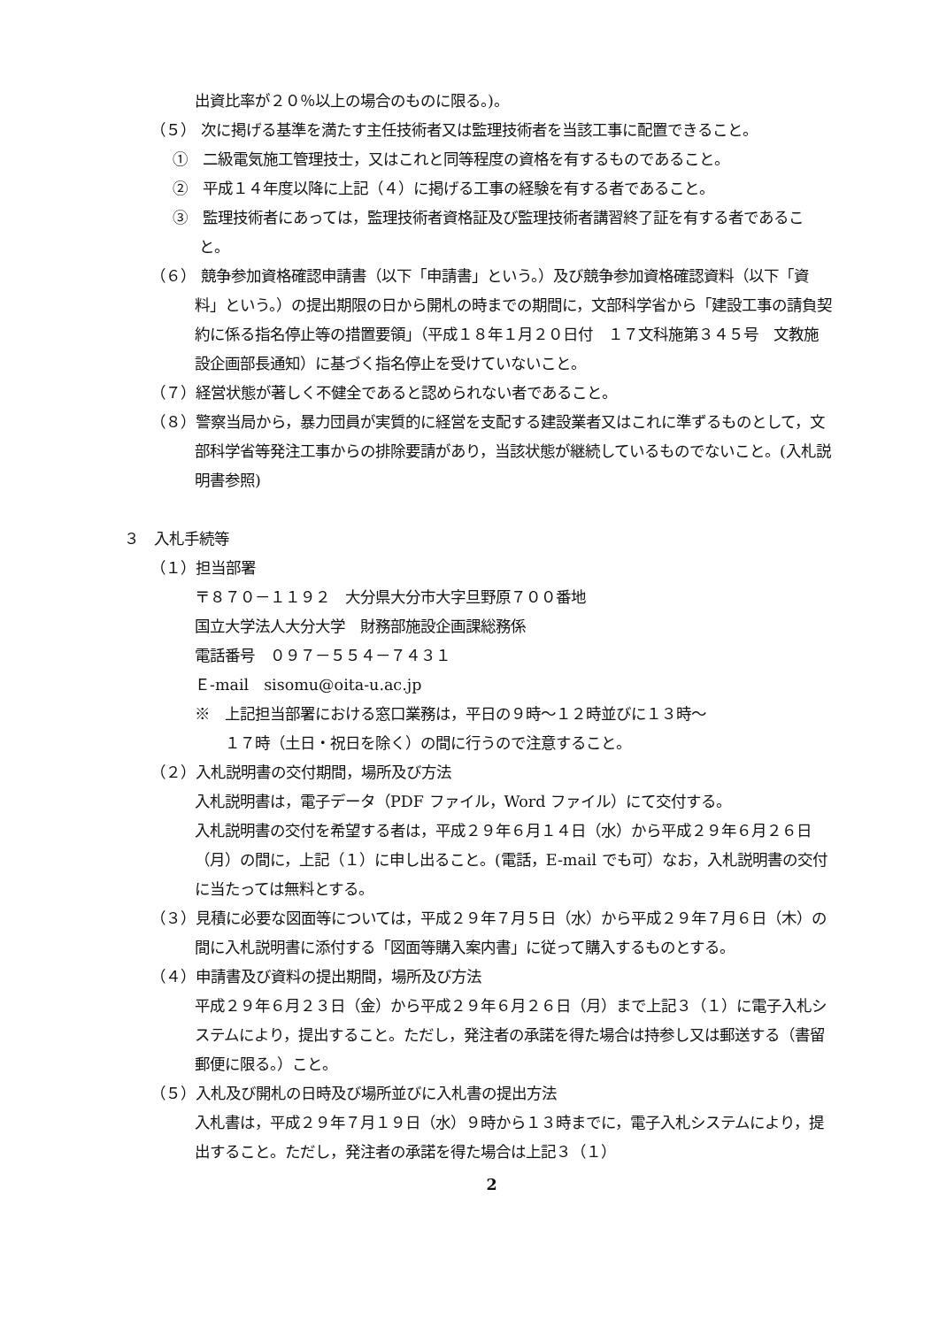出資比率が２０％以上の場合のものに限る。)。
（５） 次に掲げる基準を満たす主任技術者又は監理技術者を当該工事に配置できること。
①　二級電気施工管理技士，又はこれと同等程度の資格を有するものであること。
②　平成１４年度以降に上記（４）に掲げる工事の経験を有する者であること。
③　監理技術者にあっては，監理技術者資格証及び監理技術者講習終了証を有する者であること。
（６） 競争参加資格確認申請書（以下「申請書」という。）及び競争参加資格確認資料（以下「資料」という。）の提出期限の日から開札の時までの期間に，文部科学省から「建設工事の請負契約に係る指名停止等の措置要領」（平成１８年１月２０日付　１７文科施第３４５号　文教施設企画部長通知）に基づく指名停止を受けていないこと。
（７）経営状態が著しく不健全であると認められない者であること。
（８）警察当局から，暴力団員が実質的に経営を支配する建設業者又はこれに準ずるものとして，文部科学省等発注工事からの排除要請があり，当該状態が継続しているものでないこと。(入札説明書参照)
３　入札手続等
（１）担当部署
〒８７０－１１９２　大分県大分市大字旦野原７００番地
国立大学法人大分大学　財務部施設企画課総務係
電話番号　０９７－５５４－７４３１
Ｅ-mail　sisomu@oita-u.ac.jp
※　上記担当部署における窓口業務は，平日の９時～１２時並びに１３時～
　　１７時（土日・祝日を除く）の間に行うので注意すること。
（２）入札説明書の交付期間，場所及び方法
入札説明書は，電子データ（PDF ファイル，Word ファイル）にて交付する。
入札説明書の交付を希望する者は，平成２９年６月１４日（水）から平成２９年６月２６日（月）の間に，上記（１）に申し出ること。(電話，E-mail でも可）なお，入札説明書の交付に当たっては無料とする。
（３）見積に必要な図面等については，平成２９年７月５日（水）から平成２９年７月６日（木）の間に入札説明書に添付する「図面等購入案内書」に従って購入するものとする。
（４）申請書及び資料の提出期間，場所及び方法
平成２９年６月２３日（金）から平成２９年６月２６日（月）まで上記３（１）に電子入札システムにより，提出すること。ただし，発注者の承諾を得た場合は持参し又は郵送する（書留郵便に限る。）こと。
（５）入札及び開札の日時及び場所並びに入札書の提出方法
入札書は，平成２９年７月１９日（水）９時から１３時までに，電子入札システムにより，提出すること。ただし，発注者の承諾を得た場合は上記３（１）
2